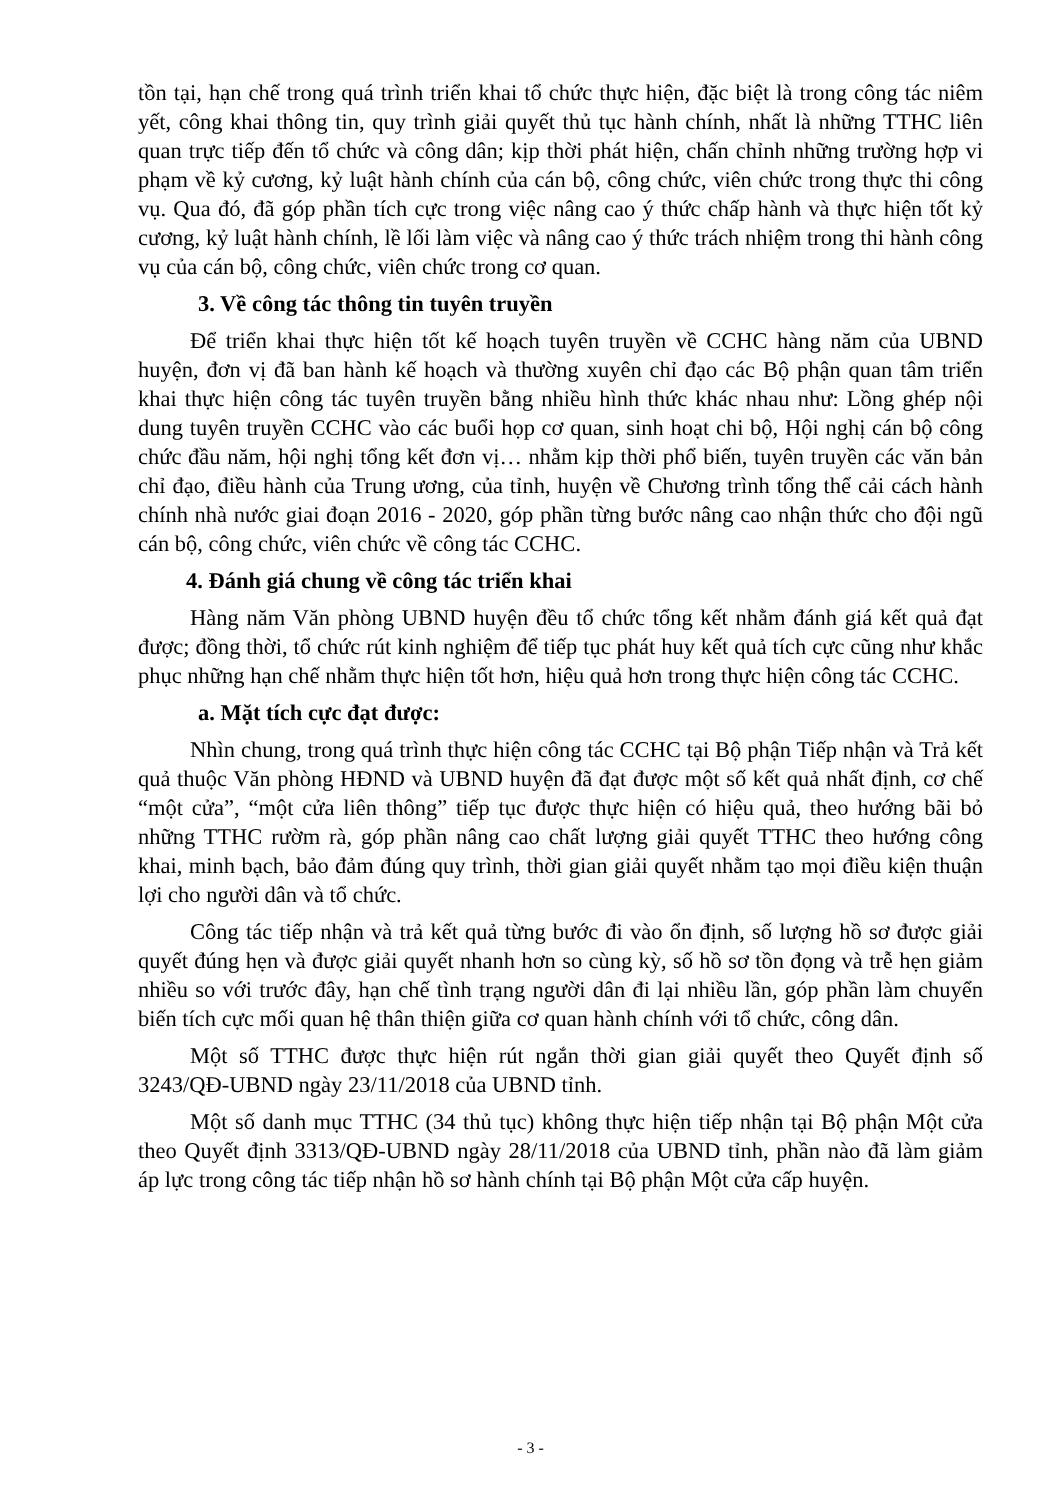tồn tại, hạn chế trong quá trình triển khai tổ chức thực hiện, đặc biệt là trong công tác niêm yết, công khai thông tin, quy trình giải quyết thủ tục hành chính, nhất là những TTHC liên quan trực tiếp đến tổ chức và công dân; kịp thời phát hiện, chấn chỉnh những trường hợp vi phạm về kỷ cương, kỷ luật hành chính của cán bộ, công chức, viên chức trong thực thi công vụ. Qua đó, đã góp phần tích cực trong việc nâng cao ý thức chấp hành và thực hiện tốt kỷ cương, kỷ luật hành chính, lề lối làm việc và nâng cao ý thức trách nhiệm trong thi hành công vụ của cán bộ, công chức, viên chức trong cơ quan.
3. Về công tác thông tin tuyên truyền
Để triển khai thực hiện tốt kế hoạch tuyên truyền về CCHC hàng năm của UBND huyện, đơn vị đã ban hành kế hoạch và thường xuyên chỉ đạo các Bộ phận quan tâm triển khai thực hiện công tác tuyên truyền bằng nhiều hình thức khác nhau như: Lồng ghép nội dung tuyên truyền CCHC vào các buổi họp cơ quan, sinh hoạt chi bộ, Hội nghị cán bộ công chức đầu năm, hội nghị tổng kết đơn vị… nhằm kịp thời phổ biến, tuyên truyền các văn bản chỉ đạo, điều hành của Trung ương, của tỉnh, huyện về Chương trình tổng thể cải cách hành chính nhà nước giai đoạn 2016 - 2020, góp phần từng bước nâng cao nhận thức cho đội ngũ cán bộ, công chức, viên chức về công tác CCHC.
4. Đánh giá chung về công tác triển khai
Hàng năm Văn phòng UBND huyện đều tổ chức tổng kết nhằm đánh giá kết quả đạt được; đồng thời, tổ chức rút kinh nghiệm để tiếp tục phát huy kết quả tích cực cũng như khắc phục những hạn chế nhằm thực hiện tốt hơn, hiệu quả hơn trong thực hiện công tác CCHC.
a. Mặt tích cực đạt được:
Nhìn chung, trong quá trình thực hiện công tác CCHC tại Bộ phận Tiếp nhận và Trả kết quả thuộc Văn phòng HĐND và UBND huyện đã đạt được một số kết quả nhất định, cơ chế “một cửa”, “một cửa liên thông” tiếp tục được thực hiện có hiệu quả, theo hướng bãi bỏ những TTHC rườm rà, góp phần nâng cao chất lượng giải quyết TTHC theo hướng công khai, minh bạch, bảo đảm đúng quy trình, thời gian giải quyết nhằm tạo mọi điều kiện thuận lợi cho người dân và tổ chức.
Công tác tiếp nhận và trả kết quả từng bước đi vào ổn định, số lượng hồ sơ được giải quyết đúng hẹn và được giải quyết nhanh hơn so cùng kỳ, số hồ sơ tồn đọng và trễ hẹn giảm nhiều so với trước đây, hạn chế tình trạng người dân đi lại nhiều lần, góp phần làm chuyển biến tích cực mối quan hệ thân thiện giữa cơ quan hành chính với tổ chức, công dân.
Một số TTHC được thực hiện rút ngắn thời gian giải quyết theo Quyết định số 3243/QĐ-UBND ngày 23/11/2018 của UBND tỉnh.
Một số danh mục TTHC (34 thủ tục) không thực hiện tiếp nhận tại Bộ phận Một cửa theo Quyết định 3313/QĐ-UBND ngày 28/11/2018 của UBND tỉnh, phần nào đã làm giảm áp lực trong công tác tiếp nhận hồ sơ hành chính tại Bộ phận Một cửa cấp huyện.
- 3 -